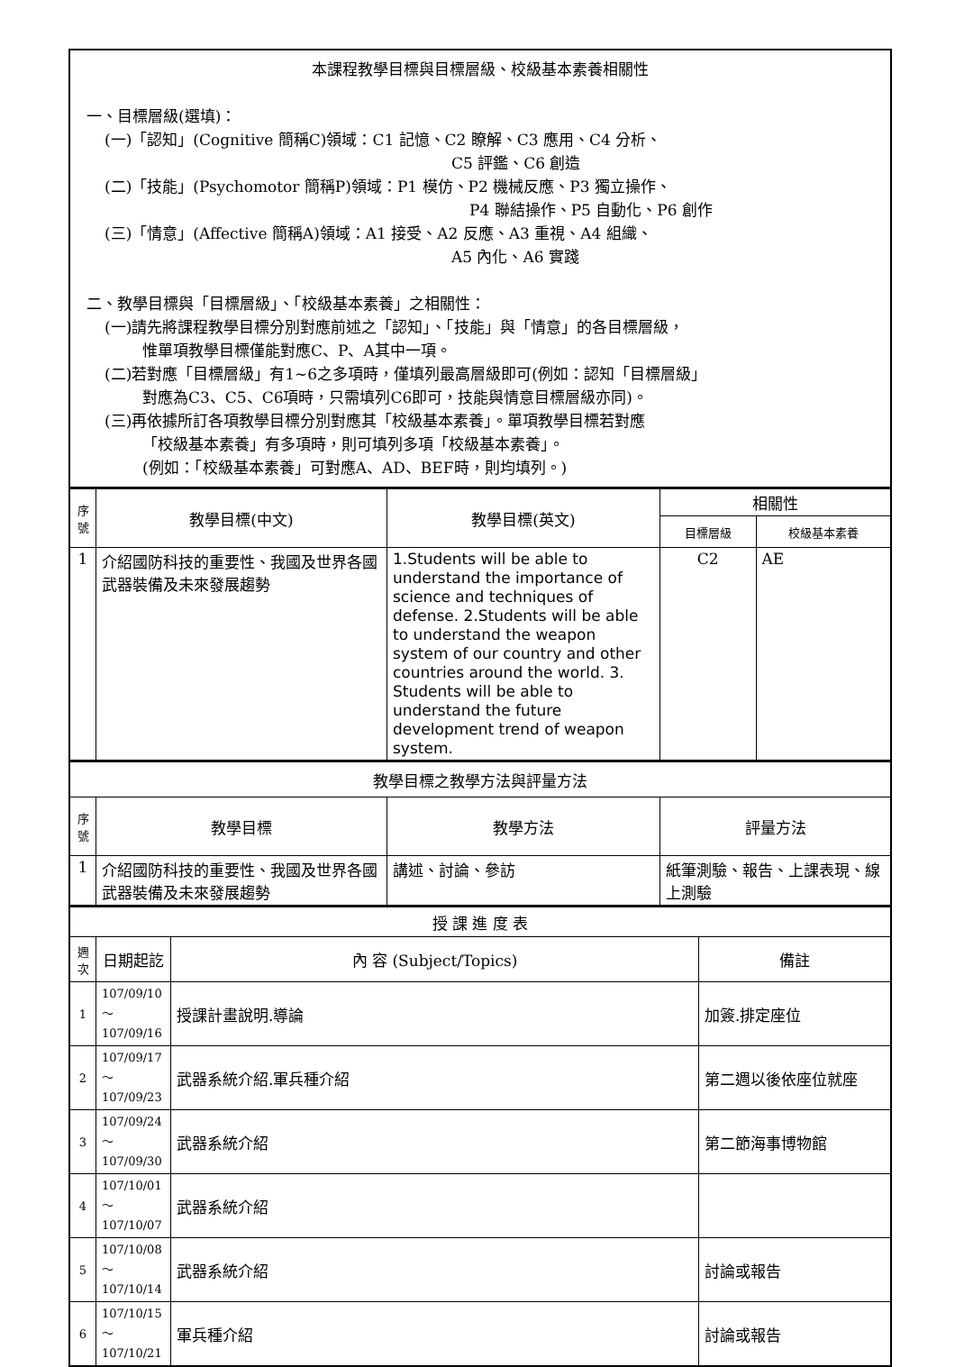| 本課程教學目標與目標層級、校級基本素養相關性 一、目標層級(選填)： (一)「認知」(Cognitive 簡稱C)領域：C1 記憶、C2 瞭解、C3 應用、C4 分析、 C5 評鑑、C6 創造 (二)「技能」(Psychomotor 簡稱P)領域：P1 模仿、P2 機械反應、P3 獨立操作、 P4 聯結操作、P5 自動化、P6 創作 (三)「情意」(Affective 簡稱A)領域：A1 接受、A2 反應、A3 重視、A4 組織、 A5 內化、A6 實踐 二、教學目標與「目標層級」、「校級基本素養」之相關性： (一)請先將課程教學目標分別對應前述之「認知」、「技能」與「情意」的各目標層級， 惟單項教學目標僅能對應C、P、A其中一項。 (二)若對應「目標層級」有1~6之多項時，僅填列最高層級即可(例如：認知「目標層級」 對應為C3、C5、C6項時，只需填列C6即可，技能與情意目標層級亦同)。 (三)再依據所訂各項教學目標分別對應其「校級基本素養」。單項教學目標若對應 「校級基本素養」有多項時，則可填列多項「校級基本素養」。 (例如：「校級基本素養」可對應A、AD、BEF時，則均填列。) |
| 序號 | 教學目標(中文) | 教學目標(英文) | 相關性 | |
| --- | --- | --- | --- | --- |
| | | | 目標層級 | 校級基本素養 |
| 1 | 介紹國防科技的重要性、我國及世界各國武器裝備及未來發展趨勢 | 1.Students will be able to understand the importance of science and techniques of defense. 2.Students will be able to understand the weapon system of our country and other countries around the world. 3. Students will be able to understand the future development trend of weapon system. | C2 | AE |
| 教學目標之教學方法與評量方法 | | | |
| 序號 | 教學目標 | 教學方法 | 評量方法 |
| 1 | 介紹國防科技的重要性、我國及世界各國武器裝備及未來發展趨勢 | 講述、討論、參訪 | 紙筆測驗、報告、上課表現、線上測驗 |
| 授 課 進 度 表 | | | |
| 週次 | 日期起訖 | 內 容 (Subject/Topics) | 備註 |
| 1 | 107/09/10～ 107/09/16 | 授課計畫說明.導論 | 加簽.排定座位 |
| 2 | 107/09/17～ 107/09/23 | 武器系統介紹.軍兵種介紹 | 第二週以後依座位就座 |
| 3 | 107/09/24～ 107/09/30 | 武器系統介紹 | 第二節海事博物館 |
| 4 | 107/10/01～ 107/10/07 | 武器系統介紹 | |
| 5 | 107/10/08～ 107/10/14 | 武器系統介紹 | 討論或報告 |
| 6 | 107/10/15～ 107/10/21 | 軍兵種介紹 | 討論或報告 |